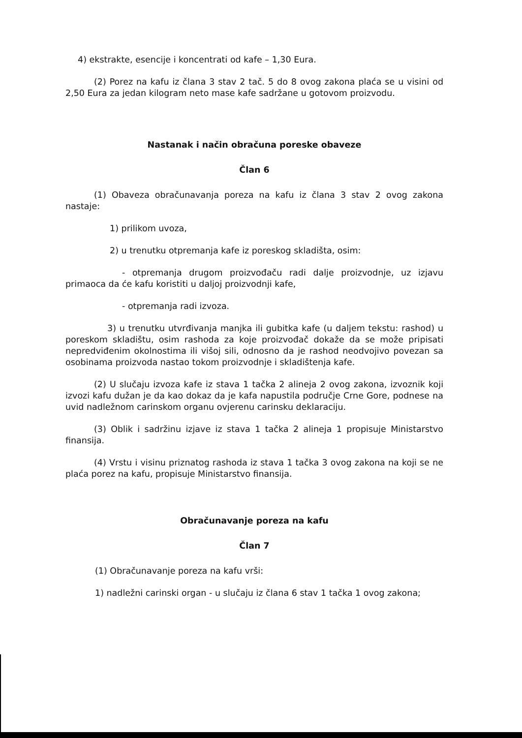4) ekstrakte, esencije i koncentrati od kafe – 1,30 Eura.
(2) Porez na kafu iz člana 3 stav 2 tač. 5 do 8 ovog zakona plaća se u visini od 2,50 Eura za jedan kilogram neto mase kafe sadržane u gotovom proizvodu.
Nastanak i način obračuna poreske obaveze
Član 6
(1) Obaveza obračunavanja poreza na kafu iz člana 3 stav 2 ovog zakona nastaje:
1) prilikom uvoza,
2) u trenutku otpremanja kafe iz poreskog skladišta, osim:
- otpremanja drugom proizvođaču radi dalje proizvodnje, uz izjavu primaoca da će kafu koristiti u daljoj proizvodnji kafe,
- otpremanja radi izvoza.
3) u trenutku utvrđivanja manjka ili gubitka kafe (u daljem tekstu: rashod) u poreskom skladištu, osim rashoda za koje proizvođač dokaže da se može pripisati nepredviđenim okolnostima ili višoj sili, odnosno da je rashod neodvojivo povezan sa osobinama proizvoda nastao tokom proizvodnje i skladištenja kafe.
(2) U slučaju izvoza kafe iz stava 1 tačka 2 alineja 2 ovog zakona, izvoznik koji izvozi kafu dužan je da kao dokaz da je kafa napustila područje Crne Gore, podnese na uvid nadležnom carinskom organu ovjerenu carinsku deklaraciju.
(3) Oblik i sadržinu izjave iz stava 1 tačka 2 alineja 1 propisuje Ministarstvo finansija.
(4) Vrstu i visinu priznatog rashoda iz stava 1 tačka 3 ovog zakona na koji se ne plaća porez na kafu, propisuje Ministarstvo finansija.
Obračunavanje poreza na kafu
Član 7
(1) Obračunavanje poreza na kafu vrši:
1) nadležni carinski organ - u slučaju iz člana 6 stav 1 tačka 1 ovog zakona;